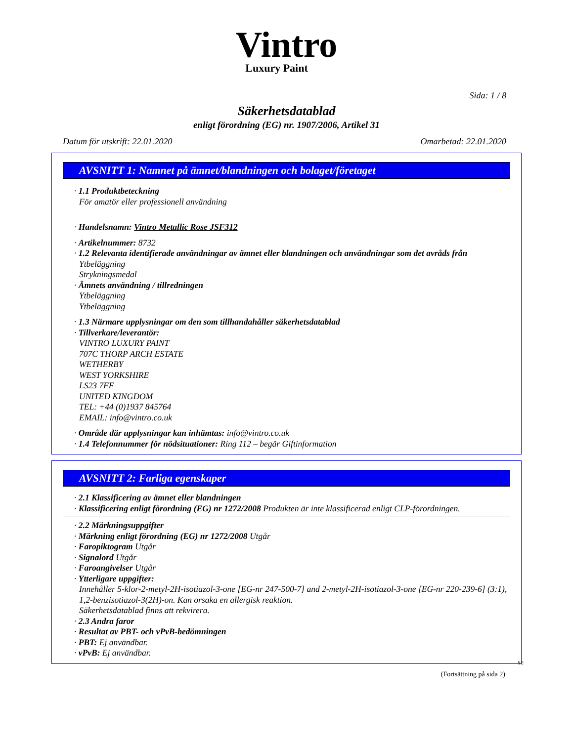Vintro
Luxury Paint
Sida: 1 / 8
Säkerhetsdatablad
enligt förordning (EG) nr. 1907/2006, Artikel 31
Datum för utskrift: 22.01.2020 Omarbetad: 22.01.2020
AVSNITT 1: Namnet på ämnet/blandningen och bolaget/företaget
· 1.1 Produktbeteckning
För amatör eller professionell användning
· Handelsnamn: Vintro Metallic Rose JSF312
· Artikelnummer: 8732
· 1.2 Relevanta identifierade användningar av ämnet eller blandningen och användningar som det avråds från
Ytbeläggning
Strykningsmedal
· Ämnets användning / tillredningen
Ytbeläggning
Ytbeläggning
· 1.3 Närmare upplysningar om den som tillhandahåller säkerhetsdatablad
· Tillverkare/leverantör:
VINTRO LUXURY PAINT
707C THORP ARCH ESTATE
WETHERBY
WEST YORKSHIRE
LS23 7FF
UNITED KINGDOM
TEL: +44 (0)1937 845764
EMAIL: info@vintro.co.uk
· Område där upplysningar kan inhämtas: info@vintro.co.uk
· 1.4 Telefonnummer för nödsituationer: Ring 112 – begär Giftinformation
AVSNITT 2: Farliga egenskaper
· 2.1 Klassificering av ämnet eller blandningen
· Klassificering enligt förordning (EG) nr 1272/2008 Produkten är inte klassificerad enligt CLP-förordningen.
· 2.2 Märkningsuppgifter
· Märkning enligt förordning (EG) nr 1272/2008 Utgår
· Faropiktogram Utgår
· Signalord Utgår
· Faroangivelser Utgår
· Ytterligare uppgifter:
Innehåller 5-klor-2-metyl-2H-isotiazol-3-one [EG-nr 247-500-7] and 2-metyl-2H-isotiazol-3-one [EG-nr 220-239-6] (3:1), 1,2-benzisotiazol-3(2H)-on. Kan orsaka en allergisk reaktion.
Säkerhetsdatablad finns att rekvirera.
· 2.3 Andra faror
· Resultat av PBT- och vPvB-bedömningen
· PBT: Ej användbar.
· vPvB: Ej användbar.
SE
(Fortsättning på sida 2)